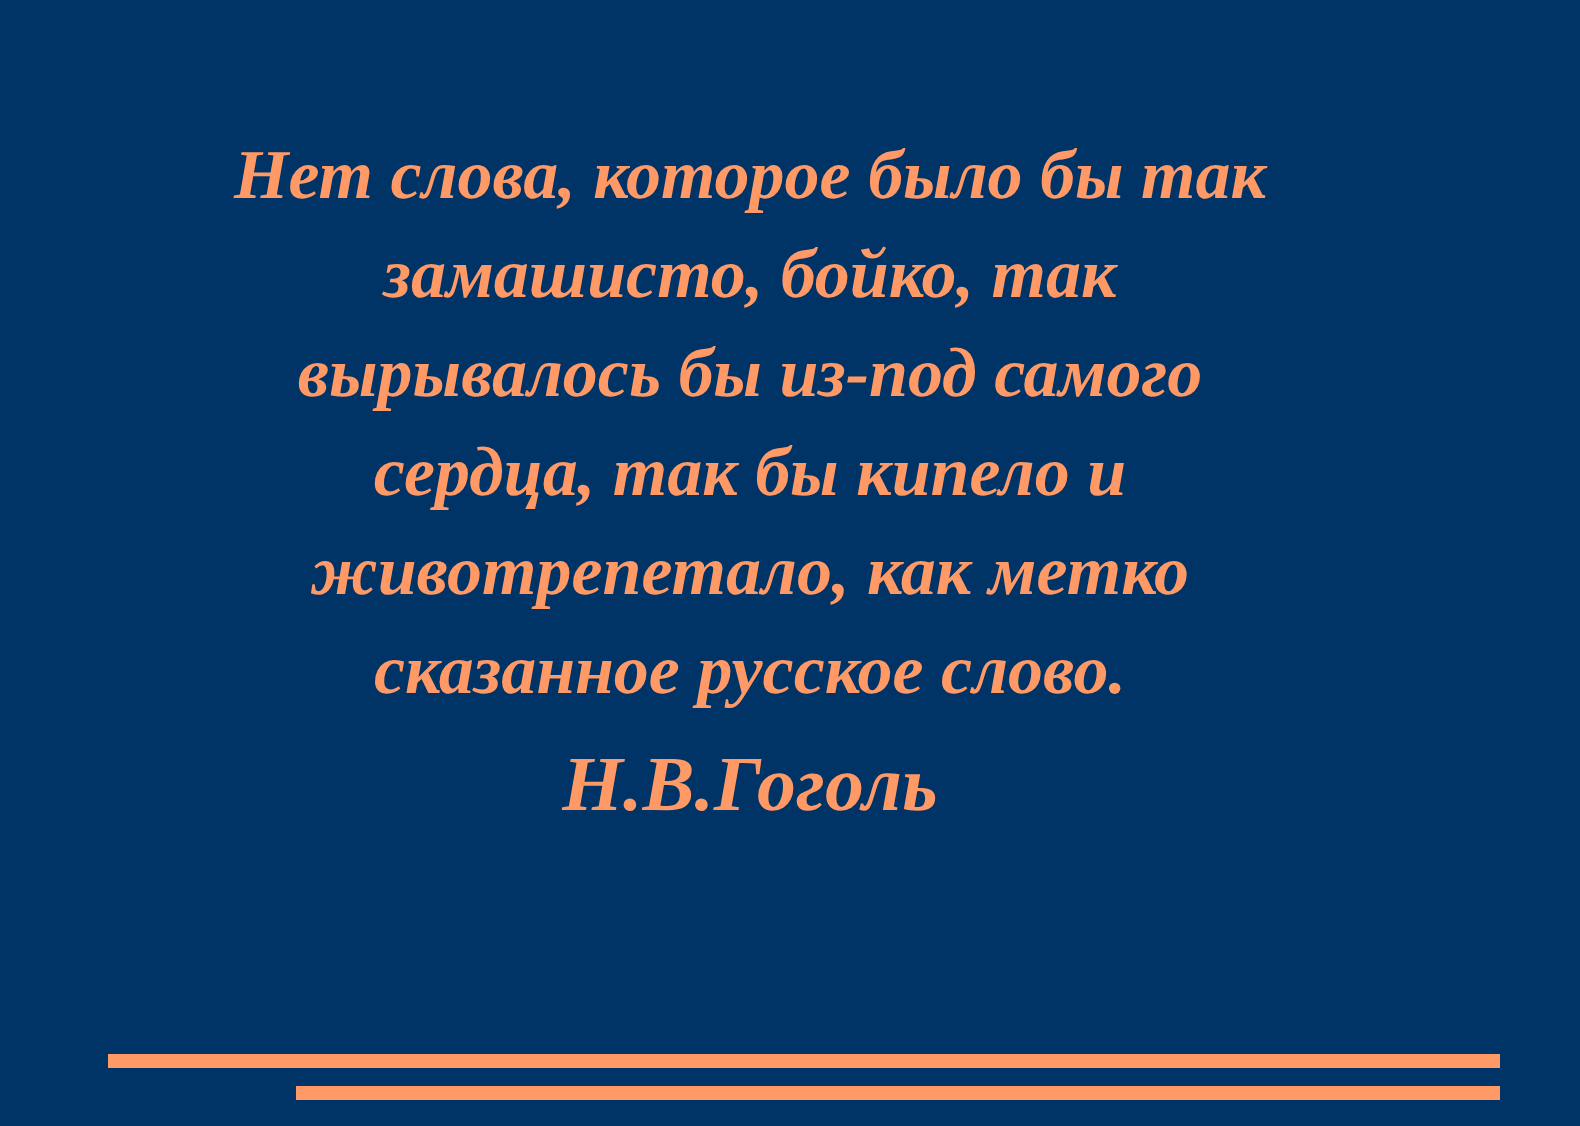Нет слова, которое было бы так
замашисто, бойко, так
вырывалось бы из-под самого
сердца, так бы кипело и
животрепетало, как метко
сказанное русское слово.
Н.В.Гоголь